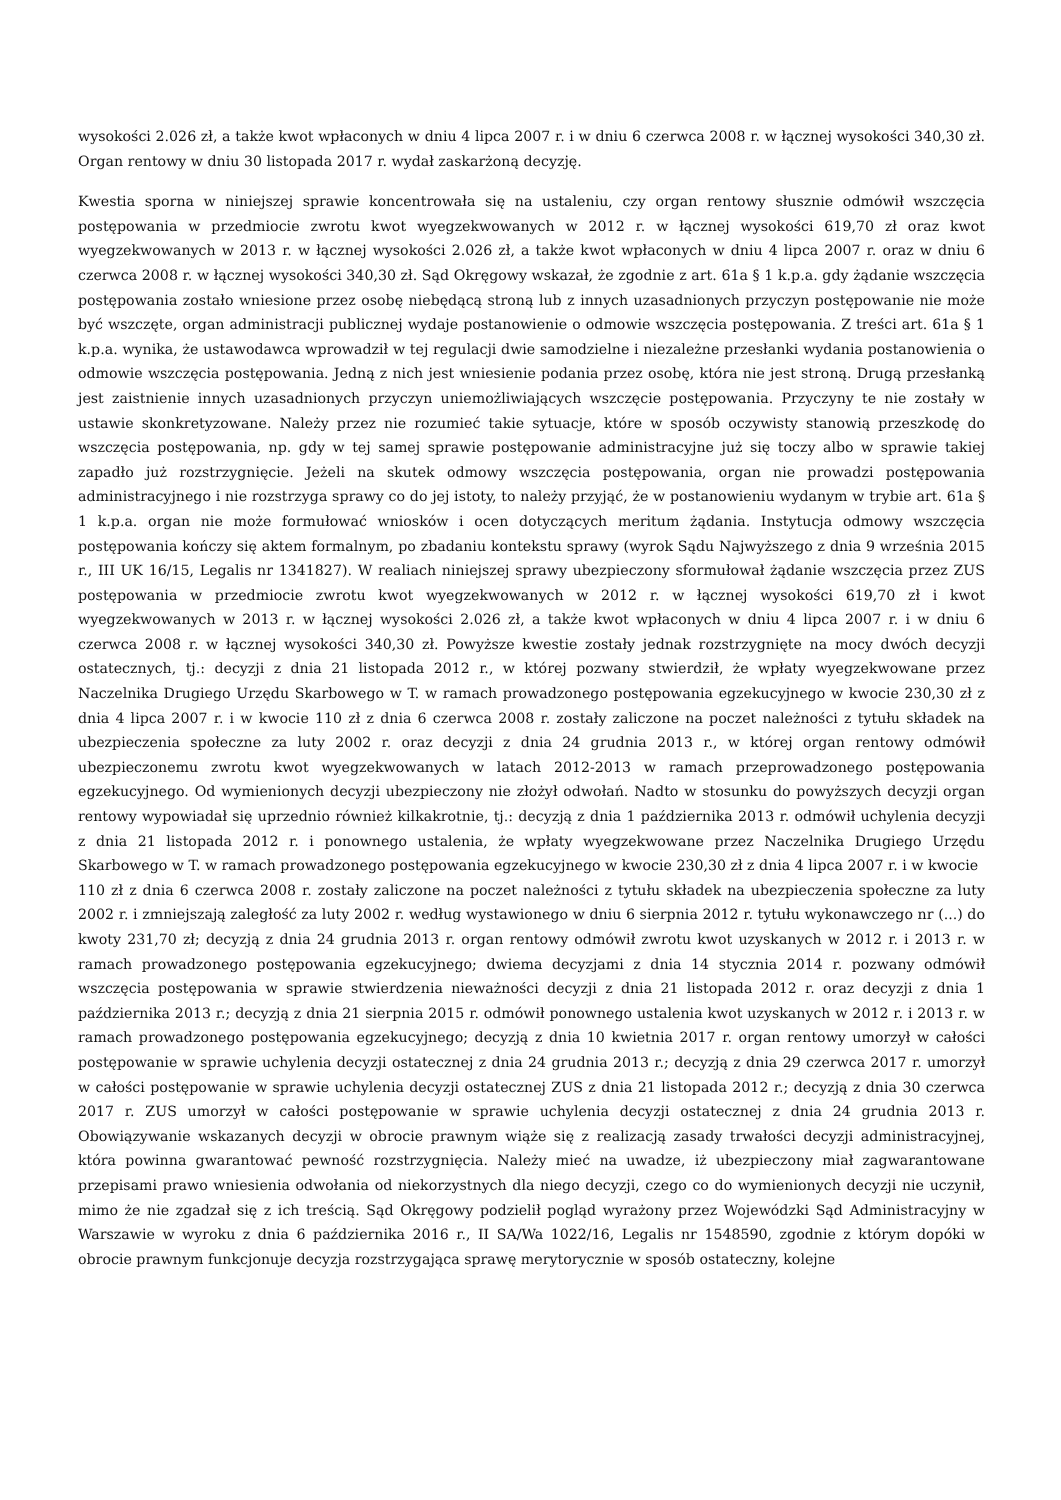wysokości 2.026 zł, a także kwot wpłaconych w dniu 4 lipca 2007 r. i w dniu 6 czerwca 2008 r. w łącznej wysokości 340,30 zł. Organ rentowy w dniu 30 listopada 2017 r. wydał zaskarżoną decyzję.
Kwestia sporna w niniejszej sprawie koncentrowała się na ustaleniu, czy organ rentowy słusznie odmówił wszczęcia postępowania w przedmiocie zwrotu kwot wyegzekwowanych w 2012 r. w łącznej wysokości 619,70 zł oraz kwot wyegzekwowanych w 2013 r. w łącznej wysokości 2.026 zł, a także kwot wpłaconych w dniu 4 lipca 2007 r. oraz w dniu 6 czerwca 2008 r. w łącznej wysokości 340,30 zł. Sąd Okręgowy wskazał, że zgodnie z art. 61a § 1 k.p.a. gdy żądanie wszczęcia postępowania zostało wniesione przez osobę niebędącą stroną lub z innych uzasadnionych przyczyn postępowanie nie może być wszczęte, organ administracji publicznej wydaje postanowienie o odmowie wszczęcia postępowania. Z treści art. 61a § 1 k.p.a. wynika, że ustawodawca wprowadził w tej regulacji dwie samodzielne i niezależne przesłanki wydania postanowienia o odmowie wszczęcia postępowania. Jedną z nich jest wniesienie podania przez osobę, która nie jest stroną. Drugą przesłanką jest zaistnienie innych uzasadnionych przyczyn uniemożliwiających wszczęcie postępowania. Przyczyny te nie zostały w ustawie skonkretyzowane. Należy przez nie rozumieć takie sytuacje, które w sposób oczywisty stanowią przeszkodę do wszczęcia postępowania, np. gdy w tej samej sprawie postępowanie administracyjne już się toczy albo w sprawie takiej zapadło już rozstrzygnięcie. Jeżeli na skutek odmowy wszczęcia postępowania, organ nie prowadzi postępowania administracyjnego i nie rozstrzyga sprawy co do jej istoty, to należy przyjąć, że w postanowieniu wydanym w trybie art. 61a § 1 k.p.a. organ nie może formułować wniosków i ocen dotyczących meritum żądania. Instytucja odmowy wszczęcia postępowania kończy się aktem formalnym, po zbadaniu kontekstu sprawy (wyrok Sądu Najwyższego z dnia 9 września 2015 r., III UK 16/15, Legalis nr 1341827). W realiach niniejszej sprawy ubezpieczony sformułował żądanie wszczęcia przez ZUS postępowania w przedmiocie zwrotu kwot wyegzekwowanych w 2012 r. w łącznej wysokości 619,70 zł i kwot wyegzekwowanych w 2013 r. w łącznej wysokości 2.026 zł, a także kwot wpłaconych w dniu 4 lipca 2007 r. i w dniu 6 czerwca 2008 r. w łącznej wysokości 340,30 zł. Powyższe kwestie zostały jednak rozstrzygnięte na mocy dwóch decyzji ostatecznych, tj.: decyzji z dnia 21 listopada 2012 r., w której pozwany stwierdził, że wpłaty wyegzekwowane przez Naczelnika Drugiego Urzędu Skarbowego w T. w ramach prowadzonego postępowania egzekucyjnego w kwocie 230,30 zł z dnia 4 lipca 2007 r. i w kwocie 110 zł z dnia 6 czerwca 2008 r. zostały zaliczone na poczet należności z tytułu składek na ubezpieczenia społeczne za luty 2002 r. oraz decyzji z dnia 24 grudnia 2013 r., w której organ rentowy odmówił ubezpieczonemu zwrotu kwot wyegzekwowanych w latach 2012-2013 w ramach przeprowadzonego postępowania egzekucyjnego. Od wymienionych decyzji ubezpieczony nie złożył odwołań. Nadto w stosunku do powyższych decyzji organ rentowy wypowiadał się uprzednio również kilkakrotnie, tj.: decyzją z dnia 1 października 2013 r. odmówił uchylenia decyzji z dnia 21 listopada 2012 r. i ponownego ustalenia, że wpłaty wyegzekwowane przez Naczelnika Drugiego Urzędu Skarbowego w T. w ramach prowadzonego postępowania egzekucyjnego w kwocie 230,30 zł z dnia 4 lipca 2007 r. i w kwocie
110 zł z dnia 6 czerwca 2008 r. zostały zaliczone na poczet należności z tytułu składek na ubezpieczenia społeczne za luty 2002 r. i zmniejszają zaległość za luty 2002 r. według wystawionego w dniu 6 sierpnia 2012 r. tytułu wykonawczego nr (...) do kwoty 231,70 zł; decyzją z dnia 24 grudnia 2013 r. organ rentowy odmówił zwrotu kwot uzyskanych w 2012 r. i 2013 r. w ramach prowadzonego postępowania egzekucyjnego; dwiema decyzjami z dnia 14 stycznia 2014 r. pozwany odmówił wszczęcia postępowania w sprawie stwierdzenia nieważności decyzji z dnia 21 listopada 2012 r. oraz decyzji z dnia 1 października 2013 r.; decyzją z dnia 21 sierpnia 2015 r. odmówił ponownego ustalenia kwot uzyskanych w 2012 r. i 2013 r. w ramach prowadzonego postępowania egzekucyjnego; decyzją z dnia 10 kwietnia 2017 r. organ rentowy umorzył w całości postępowanie w sprawie uchylenia decyzji ostatecznej z dnia 24 grudnia 2013 r.; decyzją z dnia 29 czerwca 2017 r. umorzył w całości postępowanie w sprawie uchylenia decyzji ostatecznej ZUS z dnia 21 listopada 2012 r.; decyzją z dnia 30 czerwca 2017 r. ZUS umorzył w całości postępowanie w sprawie uchylenia decyzji ostatecznej z dnia 24 grudnia 2013 r. Obowiązywanie wskazanych decyzji w obrocie prawnym wiąże się z realizacją zasady trwałości decyzji administracyjnej, która powinna gwarantować pewność rozstrzygnięcia. Należy mieć na uwadze, iż ubezpieczony miał zagwarantowane przepisami prawo wniesienia odwołania od niekorzystnych dla niego decyzji, czego co do wymienionych decyzji nie uczynił, mimo że nie zgadzał się z ich treścią. Sąd Okręgowy podzielił pogląd wyrażony przez Wojewódzki Sąd Administracyjny w Warszawie w wyroku z dnia 6 października 2016 r., II SA/Wa 1022/16, Legalis nr 1548590, zgodnie z którym dopóki w obrocie prawnym funkcjonuje decyzja rozstrzygająca sprawę merytorycznie w sposób ostateczny, kolejne